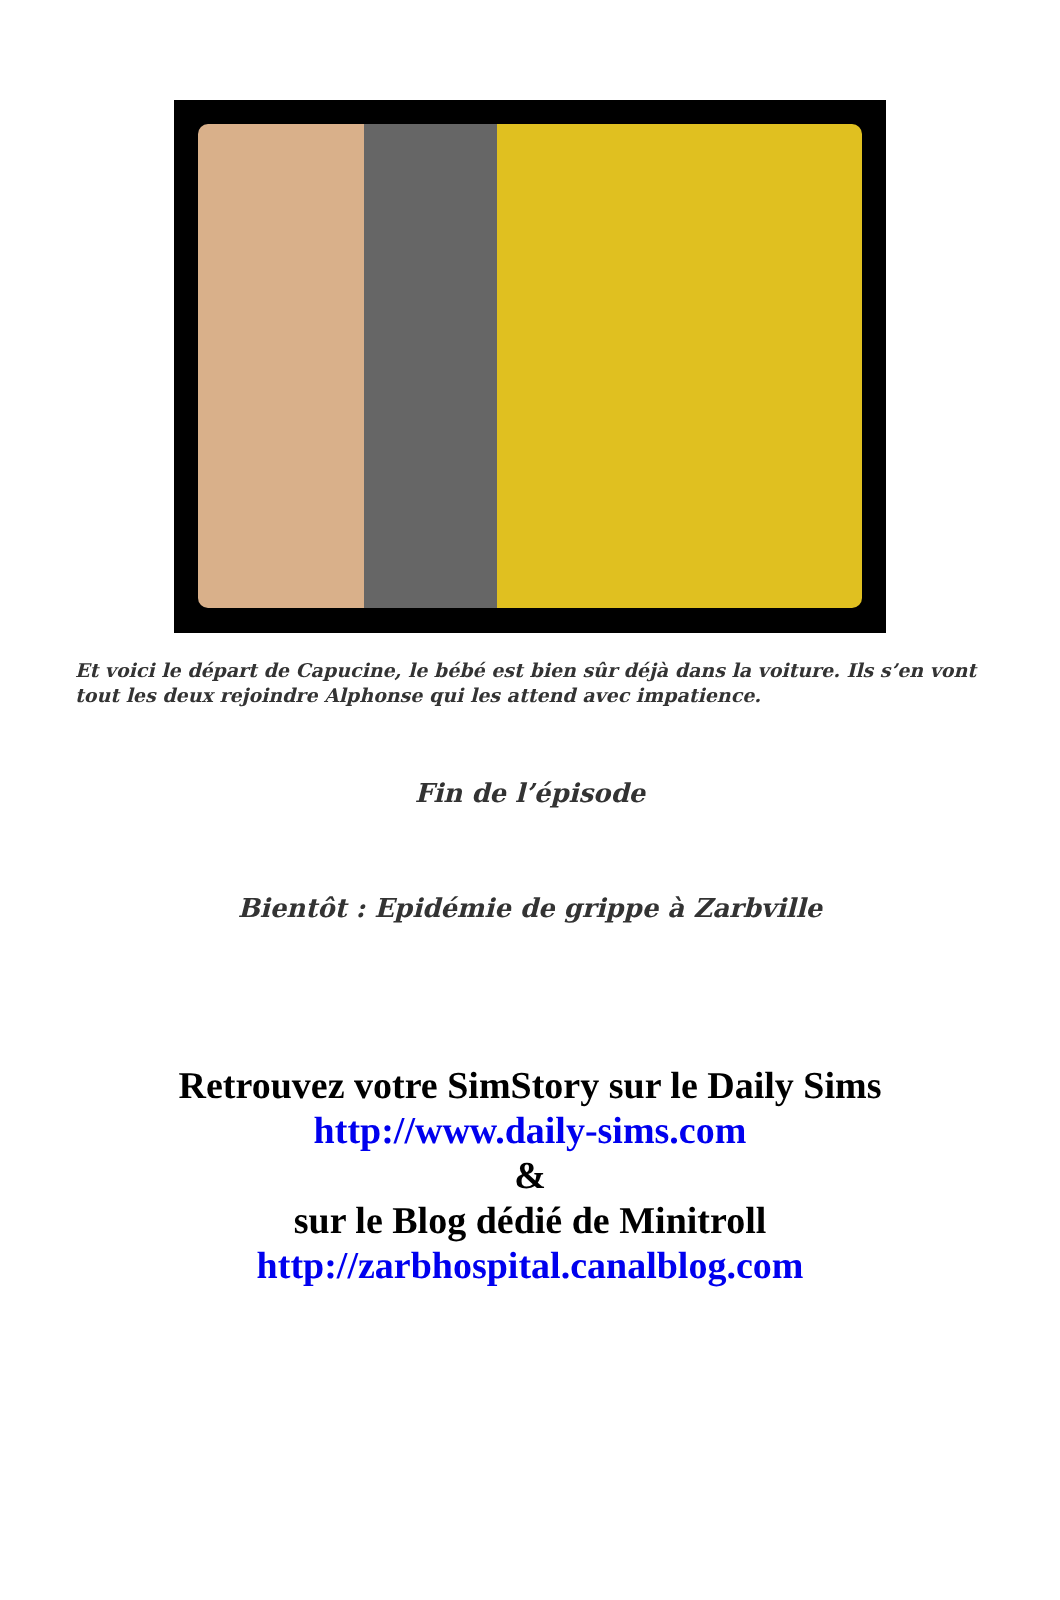Et voici le départ de Capucine, le bébé est bien sûr déjà dans la voiture. Ils s’en vont tout les deux rejoindre Alphonse qui les attend avec impatience.
Fin de l’épisode
Bientôt : Epidémie de grippe à Zarbville
Retrouvez votre SimStory sur le Daily Sims
http://www.daily-sims.com
&
sur le Blog dédié de Minitroll
http://zarbhospital.canalblog.com